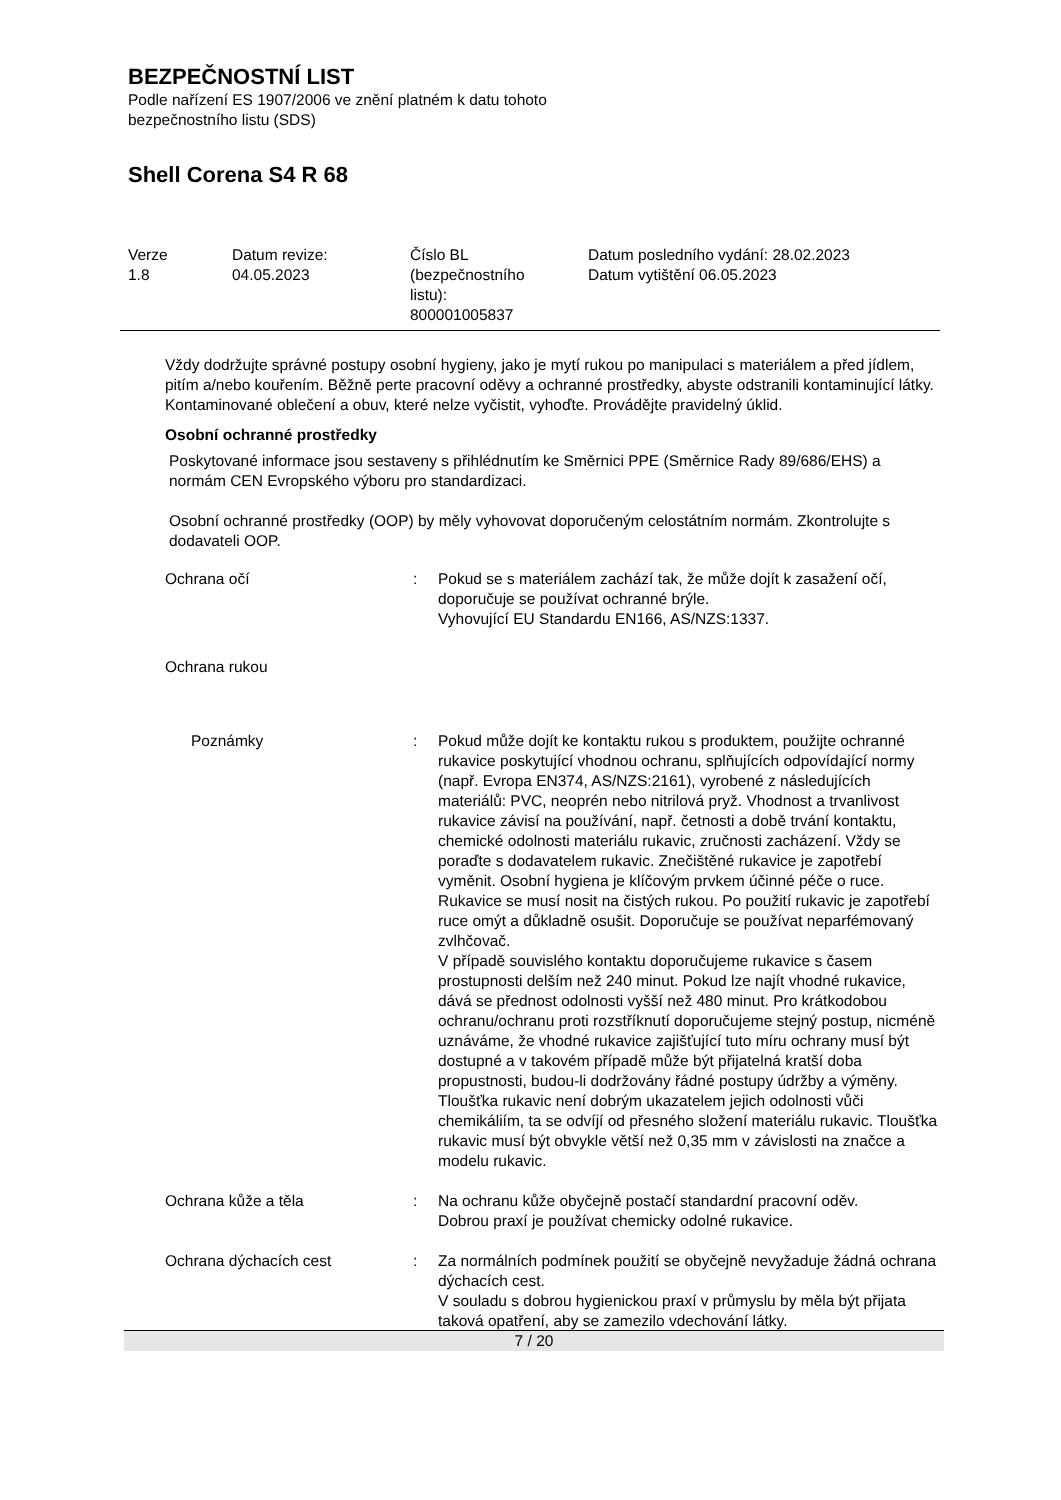BEZPEČNOSTNÍ LIST
Podle nařízení ES 1907/2006 ve znění platném k datu tohoto
bezpečnostního listu (SDS)
Shell Corena S4 R 68
| Verze 1.8 | Datum revize: 04.05.2023 | Číslo BL (bezpečnostního listu): 800001005837 | Datum posledního vydání: 28.02.2023 Datum vytištění 06.05.2023 |
Vždy dodržujte správné postupy osobní hygieny, jako je mytí rukou po manipulaci s materiálem a před jídlem, pitím a/nebo kouřením. Běžně perte pracovní oděvy a ochranné prostředky, abyste odstranili kontaminující látky. Kontaminované oblečení a obuv, které nelze vyčistit, vyhoďte. Provádějte pravidelný úklid.
Osobní ochranné prostředky
Poskytované informace jsou sestaveny s přihlédnutím ke Směrnici PPE (Směrnice Rady 89/686/EHS) a normám CEN Evropského výboru pro standardizaci.
Osobní ochranné prostředky (OOP) by měly vyhovovat doporučeným celostátním normám. Zkontrolujte s dodavateli OOP.
| Ochrana očí | : | Pokud se s materiálem zachází tak, že může dojít k zasažení očí, doporučuje se používat ochranné brýle. Vyhovující EU Standardu EN166, AS/NZS:1337. |
| Ochrana rukou | | |
| Poznámky | : | Pokud může dojít ke kontaktu rukou s produktem, použijte ochranné rukavice poskytující vhodnou ochranu, splňujících odpovídající normy (např. Evropa EN374, AS/NZS:2161), vyrobené z následujících materiálů: PVC, neoprén nebo nitrilová pryž. Vhodnost a trvanlivost rukavice závisí na používání, např. četnosti a době trvání kontaktu, chemické odolnosti materiálu rukavic, zručnosti zacházení. Vždy se poraďte s dodavatelem rukavic. Znečištěné rukavice je zapotřebí vyměnit. Osobní hygiena je klíčovým prvkem účinné péče o ruce. Rukavice se musí nosit na čistých rukou. Po použití rukavic je zapotřebí ruce omýt a důkladně osušit. Doporučuje se používat neparfémovaný zvlhčovač. V případě souvislého kontaktu doporučujeme rukavice s časem prostupnosti delším než 240 minut. Pokud lze najít vhodné rukavice, dává se přednost odolnosti vyšší než 480 minut. Pro krátkodobou ochranu/ochranu proti rozstříknutí doporučujeme stejný postup, nicméně uznáváme, že vhodné rukavice zajišťující tuto míru ochrany musí být dostupné a v takovém případě může být přijatelná kratší doba propustnosti, budou-li dodržovány řádné postupy údržby a výměny. Tloušťka rukavic není dobrým ukazatelem jejich odolnosti vůči chemikáliím, ta se odvíjí od přesného složení materiálu rukavic. Tloušťka rukavic musí být obvykle větší než 0,35 mm v závislosti na značce a modelu rukavic. |
| Ochrana kůže a těla | : | Na ochranu kůže obyčejně postačí standardní pracovní oděv. Dobrou praxí je používat chemicky odolné rukavice. |
| Ochrana dýchacích cest | : | Za normálních podmínek použití se obyčejně nevyžaduje žádná ochrana dýchacích cest. V souladu s dobrou hygienickou praxí v průmyslu by měla být přijata taková opatření, aby se zamezilo vdechování látky. |
7 / 20